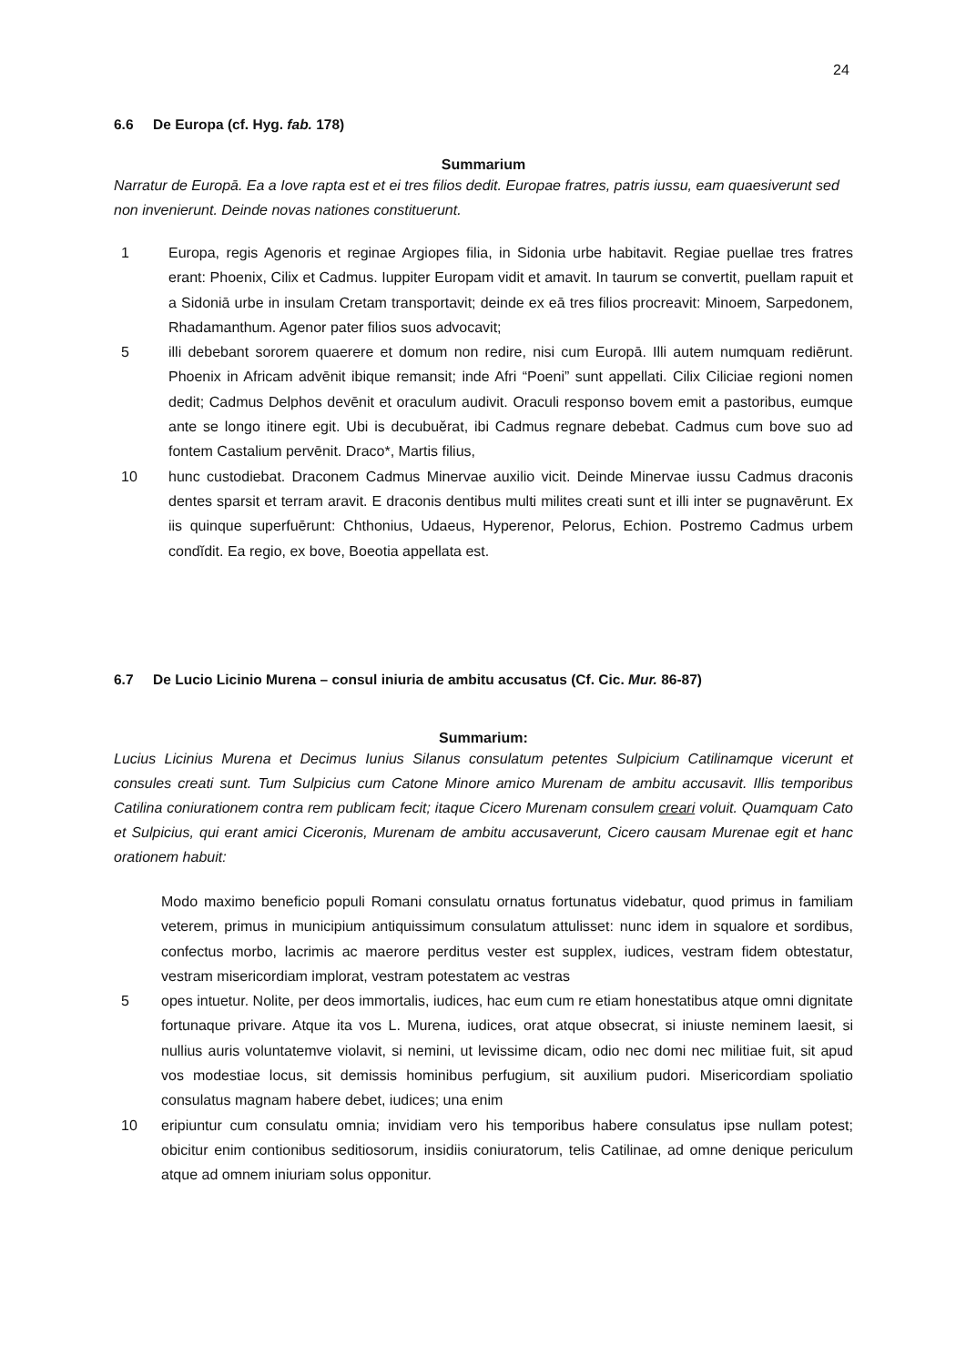24
6.6 De Europa (cf. Hyg. fab. 178)
Summarium
Narratur de Europā. Ea a Iove rapta est et ei tres filios dedit. Europae fratres, patris iussu, eam quaesiverunt sed non invenierunt. Deinde novas nationes constituerunt.
1 Europa, regis Agenoris et reginae Argiopes filia, in Sidonia urbe habitavit. Regiae puellae tres fratres erant: Phoenix, Cilix et Cadmus. Iuppiter Europam vidit et amavit. In taurum se convertit, puellam rapuit et a Sidoniā urbe in insulam Cretam transportavit; deinde ex eā tres filios procreavit: Minoem, Sarpedonem, Rhadamanthum. Agenor pater filios suos advocavit;
5 illi debebant sororem quaerere et domum non redire, nisi cum Europā. Illi autem numquam rediērunt. Phoenix in Africam advēnit ibique remansit; inde Afri “Poeni” sunt appellati. Cilix Ciliciae regioni nomen dedit; Cadmus Delphos devēnit et oraculum audivit. Oraculi responso bovem emit a pastoribus, eumque ante se longo itinere egit. Ubi is decubuěrat, ibi Cadmus regnare debebat. Cadmus cum bove suo ad fontem Castalium pervēnit. Draco*, Martis filius,
10 hunc custodiebat. Draconem Cadmus Minervae auxilio vicit. Deinde Minervae iussu Cadmus draconis dentes sparsit et terram aravit. E draconis dentibus multi milites creati sunt et illi inter se pugnavērunt. Ex iis quinque superfuērunt: Chthonius, Udaeus, Hyperenor, Pelorus, Echion. Postremo Cadmus urbem condĭdit. Ea regio, ex bove, Boeotia appellata est.
6.7 De Lucio Licinio Murena – consul iniuria de ambitu accusatus (Cf. Cic. Mur. 86-87)
Summarium:
Lucius Licinius Murena et Decimus Iunius Silanus consulatum petentes Sulpicium Catilinamque vicerunt et consules creati sunt. Tum Sulpicius cum Catone Minore amico Murenam de ambitu accusavit. Illis temporibus Catilina coniurationem contra rem publicam fecit; itaque Cicero Murenam consulem creari voluit. Quamquam Cato et Sulpicius, qui erant amici Ciceronis, Murenam de ambitu accusaverunt, Cicero causam Murenae egit et hanc orationem habuit:
Modo maximo beneficio populi Romani consulatu ornatus fortunatus videbatur, quod primus in familiam veterem, primus in municipium antiquissimum consulatum attulisset: nunc idem in squalore et sordibus, confectus morbo, lacrimis ac maerore perditus vester est supplex, iudices, vestram fidem obtestatur, vestram misericordiam implorat, vestram potestatem ac vestras
5 opes intuetur. Nolite, per deos immortalis, iudices, hac eum cum re etiam honestatibus atque omni dignitate fortunaque privare. Atque ita vos L. Murena, iudices, orat atque obsecrat, si iniuste neminem laesit, si nullius auris voluntatemve violavit, si nemini, ut levissime dicam, odio nec domi nec militiae fuit, sit apud vos modestiae locus, sit demissis hominibus perfugium, sit auxilium pudori. Misericordiam spoliatio consulatus magnam habere debet, iudices; una enim
10 eripiuntur cum consulatu omnia; invidiam vero his temporibus habere consulatus ipse nullam potest; obicitur enim contionibus seditiosorum, insidiis coniuratorum, telis Catilinae, ad omne denique periculum atque ad omnem iniuriam solus opponitur.